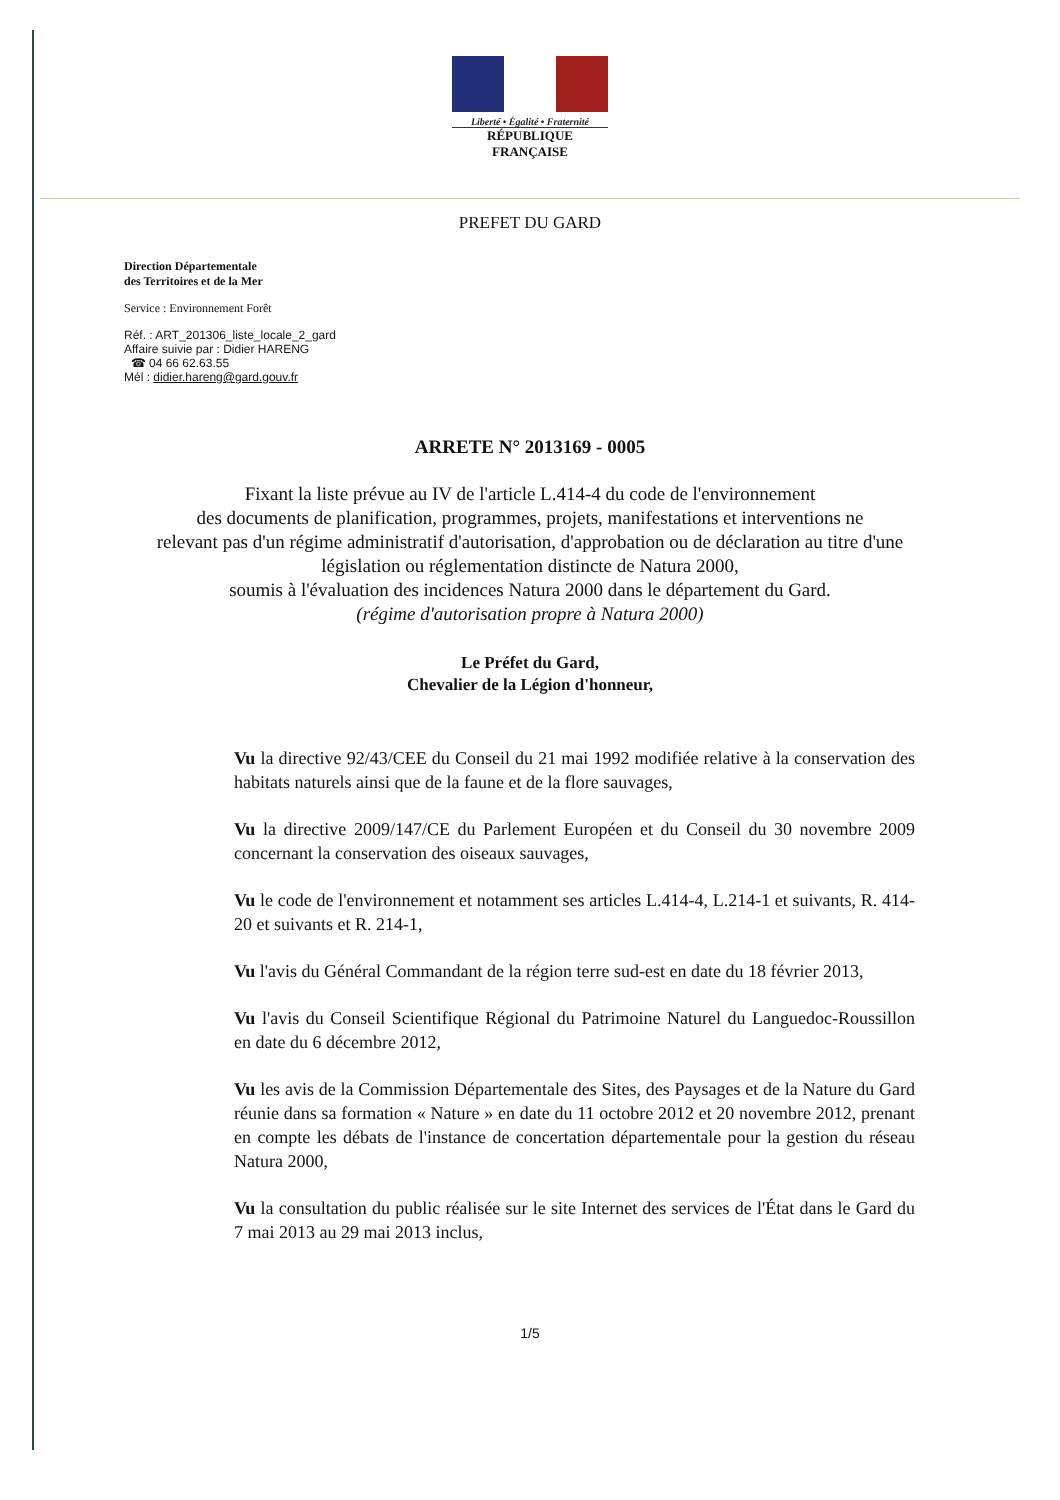Liberté • Égalité • Fraternité
RÉPUBLIQUE FRANÇAISE
PREFET DU GARD
Direction Départementale
des Territoires et de la Mer
Service : Environnement Forêt
Réf. : ART_201306_liste_locale_2_gard
Affaire suivie par : Didier HARENG
☎ 04 66 62.63.55
Mél : didier.hareng@gard.gouv.fr
ARRETE N° 2013169 - 0005
Fixant la liste prévue au IV de l'article L.414-4 du code de l'environnement
des documents de planification, programmes, projets, manifestations et interventions ne
relevant pas d'un régime administratif d'autorisation, d'approbation ou de déclaration au titre d'une
législation ou réglementation distincte de Natura 2000,
soumis à l'évaluation des incidences Natura 2000 dans le département du Gard.
(régime d'autorisation propre à Natura 2000)
Le Préfet du Gard,
Chevalier de la Légion d'honneur,
Vu la directive 92/43/CEE du Conseil du 21 mai 1992 modifiée relative à la conservation des habitats naturels ainsi que de la faune et de la flore sauvages,
Vu la directive 2009/147/CE du Parlement Européen et du Conseil du 30 novembre 2009 concernant la conservation des oiseaux sauvages,
Vu le code de l'environnement et notamment ses articles L.414-4, L.214-1 et suivants, R. 414-20 et suivants et R. 214-1,
Vu l'avis du Général Commandant de la région terre sud-est en date du 18 février 2013,
Vu l'avis du Conseil Scientifique Régional du Patrimoine Naturel du Languedoc-Roussillon en date du 6 décembre 2012,
Vu les avis de la Commission Départementale des Sites, des Paysages et de la Nature du Gard réunie dans sa formation « Nature » en date du 11 octobre 2012 et 20 novembre 2012, prenant en compte les débats de l'instance de concertation départementale pour la gestion du réseau Natura 2000,
Vu la consultation du public réalisée sur le site Internet des services de l'État dans le Gard du 7 mai 2013 au 29 mai 2013 inclus,
1/5